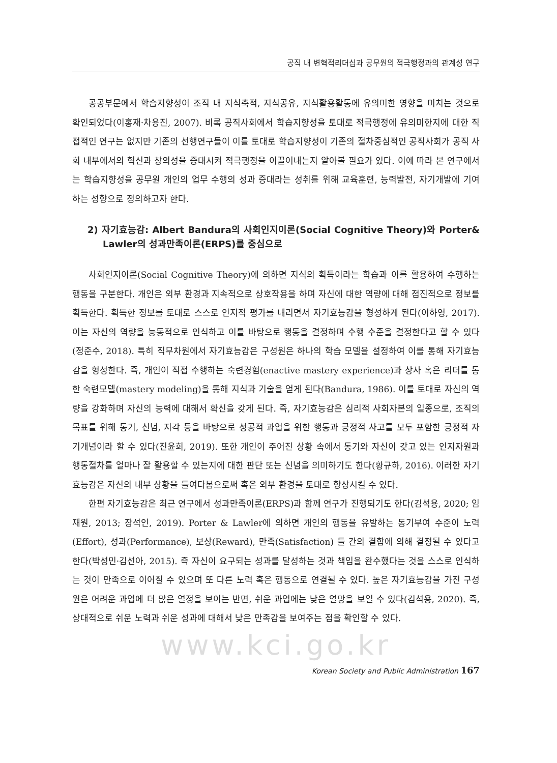공직 내 변혁적리더십과 공무원의 적극행정과의 관계성 연구
공공부문에서 학습지향성이 조직 내 지식축적, 지식공유, 지식활용활동에 유의미한 영향을 미치는 것으로 확인되었다(이홍재·차용진, 2007). 비록 공직사회에서 학습지향성을 토대로 적극행정에 유의미한지에 대한 직접적인 연구는 없지만 기존의 선행연구들이 이를 토대로 학습지향성이 기존의 절차중심적인 공직사회가 공직 사회 내부에서의 혁신과 창의성을 증대시켜 적극행정을 이끌어내는지 알아볼 필요가 있다. 이에 따라 본 연구에서는 학습지향성을 공무원 개인의 업무 수행의 성과 증대라는 성취를 위해 교육훈련, 능력발전, 자기개발에 기여하는 성향으로 정의하고자 한다.
2) 자기효능감: Albert Bandura의 사회인지이론(Social Cognitive Theory)와 Porter& Lawler의 성과만족이론(ERPS)를 중심으로
사회인지이론(Social Cognitive Theory)에 의하면 지식의 획득이라는 학습과 이를 활용하여 수행하는 행동을 구분한다. 개인은 외부 환경과 지속적으로 상호작용을 하며 자신에 대한 역량에 대해 점진적으로 정보를 획득한다. 획득한 정보를 토대로 스스로 인지적 평가를 내리면서 자기효능감을 형성하게 된다(이하영, 2017). 이는 자신의 역량을 능동적으로 인식하고 이를 바탕으로 행동을 결정하며 수행 수준을 결정한다고 할 수 있다(정준수, 2018). 특히 직무차원에서 자기효능감은 구성원은 하나의 학습 모델을 설정하여 이를 통해 자기효능감을 형성한다. 즉, 개인이 직접 수행하는 숙련경험(enactive mastery experience)과 상사 혹은 리더를 통한 숙련모델(mastery modeling)을 통해 지식과 기술을 얻게 된다(Bandura, 1986). 이를 토대로 자신의 역량을 강화하며 자신의 능력에 대해서 확신을 갖게 된다. 즉, 자기효능감은 심리적 사회자본의 일종으로, 조직의 목표를 위해 동기, 신념, 지각 등을 바탕으로 성공적 과업을 위한 행동과 긍정적 사고를 모두 포함한 긍정적 자기개념이라 할 수 있다(진윤희, 2019). 또한 개인이 주어진 상황 속에서 동기와 자신이 갖고 있는 인지자원과 행동절차를 얼마나 잘 활용할 수 있는지에 대한 판단 또는 신념을 의미하기도 한다(황규하, 2016). 이러한 자기효능감은 자신의 내부 상황을 들여다봄으로써 혹은 외부 환경을 토대로 향상시킬 수 있다.
한편 자기효능감은 최근 연구에서 성과만족이론(ERPS)과 함께 연구가 진행되기도 한다(김석용, 2020; 임재원, 2013; 장석인, 2019). Porter & Lawler에 의하면 개인의 행동을 유발하는 동기부여 수준이 노력(Effort), 성과(Performance), 보상(Reward), 만족(Satisfaction) 들 간의 결합에 의해 결정될 수 있다고 한다(박성민·김선아, 2015). 즉 자신이 요구되는 성과를 달성하는 것과 책임을 완수했다는 것을 스스로 인식하는 것이 만족으로 이어질 수 있으며 또 다른 노력 혹은 행동으로 연결될 수 있다. 높은 자기효능감을 가진 구성원은 어려운 과업에 더 많은 열정을 보이는 반면, 쉬운 과업에는 낮은 열망을 보일 수 있다(김석용, 2020). 즉, 상대적으로 쉬운 노력과 쉬운 성과에 대해서 낮은 만족감을 보여주는 점을 확인할 수 있다.
www.kci.go.kr
Korean Society and Public Administration 167